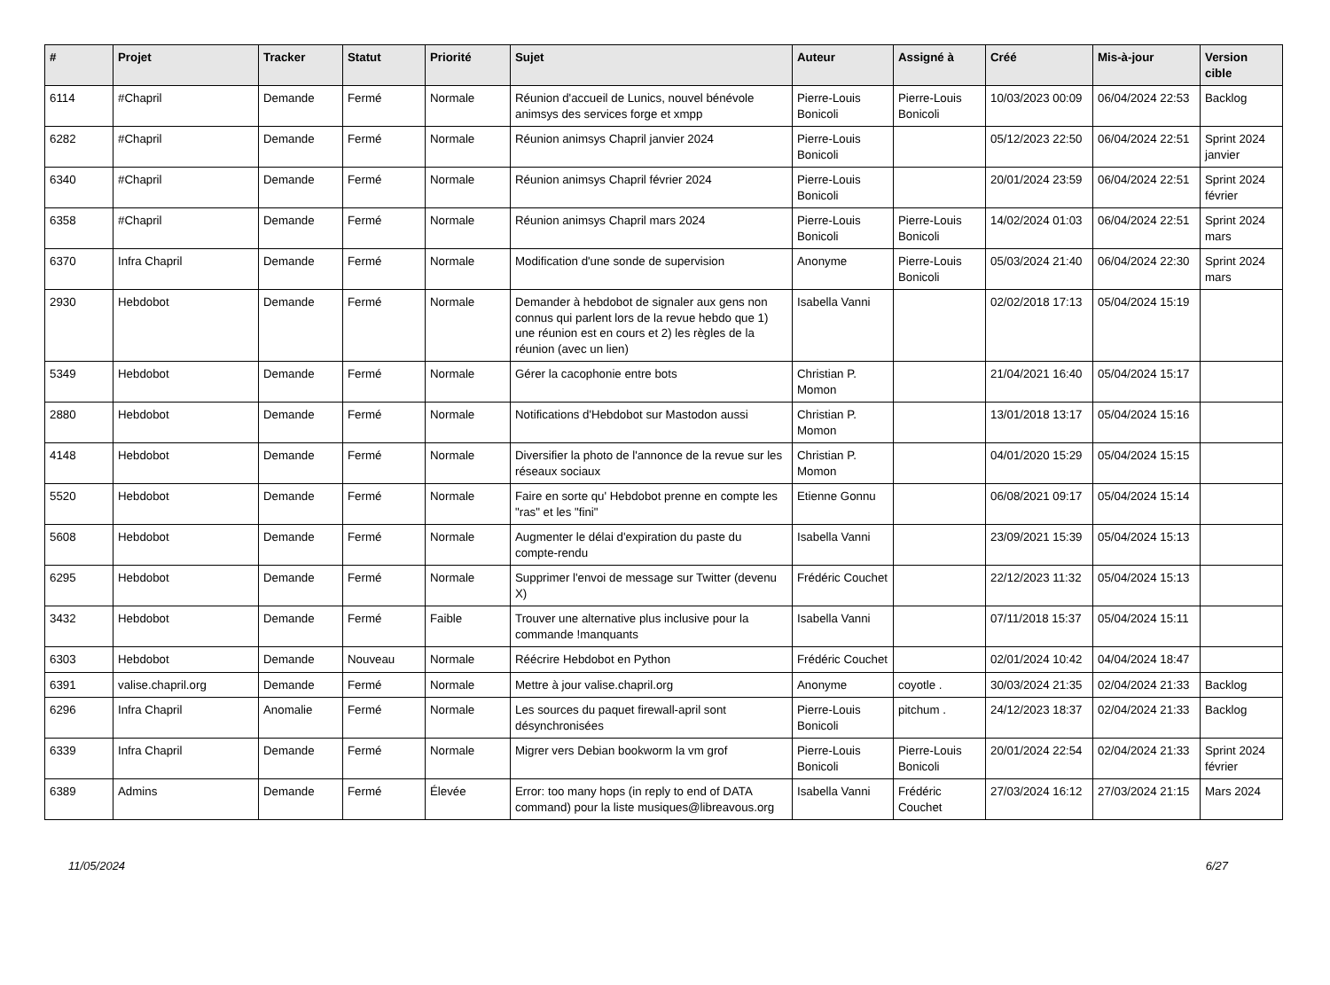| # | Projet | Tracker | Statut | Priorité | Sujet | Auteur | Assigné à | Créé | Mis-à-jour | Version cible |
| --- | --- | --- | --- | --- | --- | --- | --- | --- | --- | --- |
| 6114 | #Chapril | Demande | Fermé | Normale | Réunion d'accueil de Lunics, nouvel bénévole animsys des services forge et xmpp | Pierre-Louis Bonicoli | Pierre-Louis Bonicoli | 10/03/2023 00:09 | 06/04/2024 22:53 | Backlog |
| 6282 | #Chapril | Demande | Fermé | Normale | Réunion animsys Chapril janvier 2024 | Pierre-Louis Bonicoli | | 05/12/2023 22:50 | 06/04/2024 22:51 | Sprint 2024 janvier |
| 6340 | #Chapril | Demande | Fermé | Normale | Réunion animsys Chapril février 2024 | Pierre-Louis Bonicoli | | 20/01/2024 23:59 | 06/04/2024 22:51 | Sprint 2024 février |
| 6358 | #Chapril | Demande | Fermé | Normale | Réunion animsys Chapril mars 2024 | Pierre-Louis Bonicoli | Pierre-Louis Bonicoli | 14/02/2024 01:03 | 06/04/2024 22:51 | Sprint 2024 mars |
| 6370 | Infra Chapril | Demande | Fermé | Normale | Modification d'une sonde de supervision | Anonyme | Pierre-Louis Bonicoli | 05/03/2024 21:40 | 06/04/2024 22:30 | Sprint 2024 mars |
| 2930 | Hebdobot | Demande | Fermé | Normale | Demander à hebdobot de signaler aux gens non connus qui parlent lors de la revue hebdo que 1) une réunion est en cours et 2) les règles de la réunion (avec un lien) | Isabella Vanni | | 02/02/2018 17:13 | 05/04/2024 15:19 | |
| 5349 | Hebdobot | Demande | Fermé | Normale | Gérer la cacophonie entre bots | Christian P. Momon | | 21/04/2021 16:40 | 05/04/2024 15:17 | |
| 2880 | Hebdobot | Demande | Fermé | Normale | Notifications d'Hebdobot sur Mastodon aussi | Christian P. Momon | | 13/01/2018 13:17 | 05/04/2024 15:16 | |
| 4148 | Hebdobot | Demande | Fermé | Normale | Diversifier la photo de l'annonce de la revue sur les réseaux sociaux | Christian P. Momon | | 04/01/2020 15:29 | 05/04/2024 15:15 | |
| 5520 | Hebdobot | Demande | Fermé | Normale | Faire en sorte qu' Hebdobot prenne en compte les "ras" et les "fini" | Etienne Gonnu | | 06/08/2021 09:17 | 05/04/2024 15:14 | |
| 5608 | Hebdobot | Demande | Fermé | Normale | Augmenter le délai d'expiration du paste du compte-rendu | Isabella Vanni | | 23/09/2021 15:39 | 05/04/2024 15:13 | |
| 6295 | Hebdobot | Demande | Fermé | Normale | Supprimer l'envoi de message sur Twitter (devenu X) | Frédéric Couchet | | 22/12/2023 11:32 | 05/04/2024 15:13 | |
| 3432 | Hebdobot | Demande | Fermé | Faible | Trouver une alternative plus inclusive pour la commande !manquants | Isabella Vanni | | 07/11/2018 15:37 | 05/04/2024 15:11 | |
| 6303 | Hebdobot | Demande | Nouveau | Normale | Réécrire Hebdobot en Python | Frédéric Couchet | | 02/01/2024 10:42 | 04/04/2024 18:47 | |
| 6391 | valise.chapril.org | Demande | Fermé | Normale | Mettre à jour valise.chapril.org | Anonyme | coyotle . | 30/03/2024 21:35 | 02/04/2024 21:33 | Backlog |
| 6296 | Infra Chapril | Anomalie | Fermé | Normale | Les sources du paquet firewall-april sont désynchronisées | Pierre-Louis Bonicoli | pitchum . | 24/12/2023 18:37 | 02/04/2024 21:33 | Backlog |
| 6339 | Infra Chapril | Demande | Fermé | Normale | Migrer vers Debian bookworm la vm grof | Pierre-Louis Bonicoli | Pierre-Louis Bonicoli | 20/01/2024 22:54 | 02/04/2024 21:33 | Sprint 2024 février |
| 6389 | Admins | Demande | Fermé | Élevée | Error: too many hops (in reply to end of DATA command) pour la liste musiques@libreavous.org | Isabella Vanni | Frédéric Couchet | 27/03/2024 16:12 | 27/03/2024 21:15 | Mars 2024 |
11/05/2024 6/27